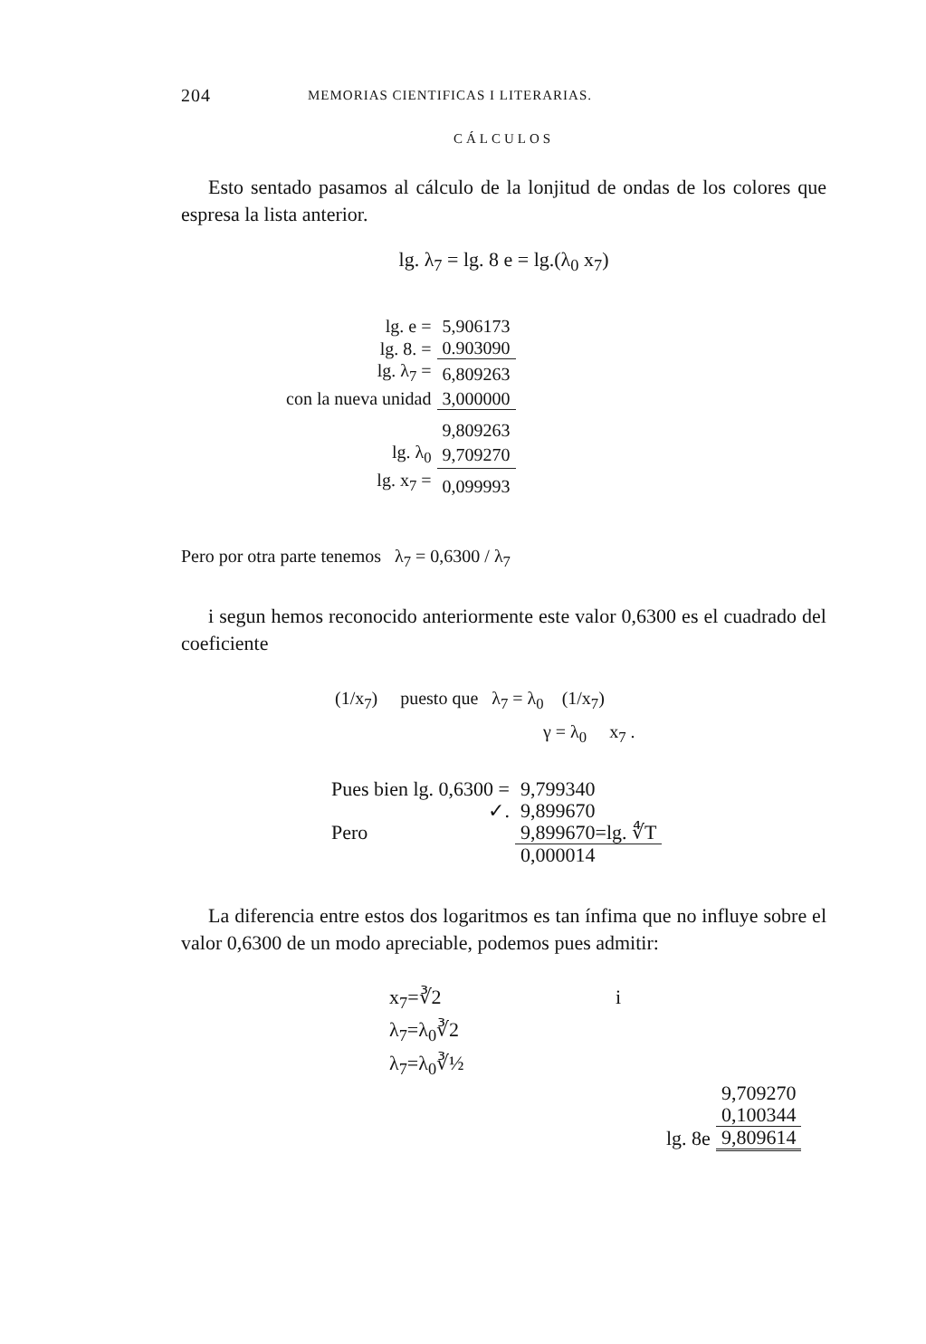204 MEMORIAS CIENTIFICAS I LITERARIAS.
CÁLCULOS
Esto sentado pasamos al cálculo de la lonjitud de ondas de los colores que espresa la lista anterior.
lg. λ<sub>7</sub> = lg. 8 e = lg.(λ<sub>0</sub> x<sub>7</sub>)
| lg. e = | 5,906173 |
| lg. 8. = | 0.903090 |
| lg. λ<sub>7</sub> = | 6,809263 |
| con la nueva unidad | 3,000000 |
| | 9,809263 |
| lg. λ<sub>0</sub> | 9,709270 |
| lg. x<sub>7</sub> = | 0,099993 |
Pero por otra parte tenemos λ<sub>7</sub> = 0,6300 / λ<sub>7</sub>
i segun hemos reconocido anteriormente este valor 0,6300 es el cuadrado del coeficiente
(1/x<sub>7</sub>) puesto que λ<sub>7</sub> = λ<sub>0</sub> (1/x<sub>7</sub>)
γ = λ<sub>0</sub> x<sub>7</sub> .
| Pues bien lg. 0,6300 = | 9,799340 |
| ✓. | 9,899670 |
| Pero | 9,899670=lg. ∜T |
| | 0,000014 |
La diferencia entre estos dos logaritmos es tan ínfima que no influye sobre el valor 0,6300 de un modo apreciable, podemos pues admitir:
x<sub>7</sub>=∛2
λ<sub>7</sub>=λ<sub>0</sub>∛2
λ<sub>7</sub>=λ<sub>0</sub>∛½
i
| | 9,709270 |
| | 0,100344 |
| lg. 8e | 9,809614 |